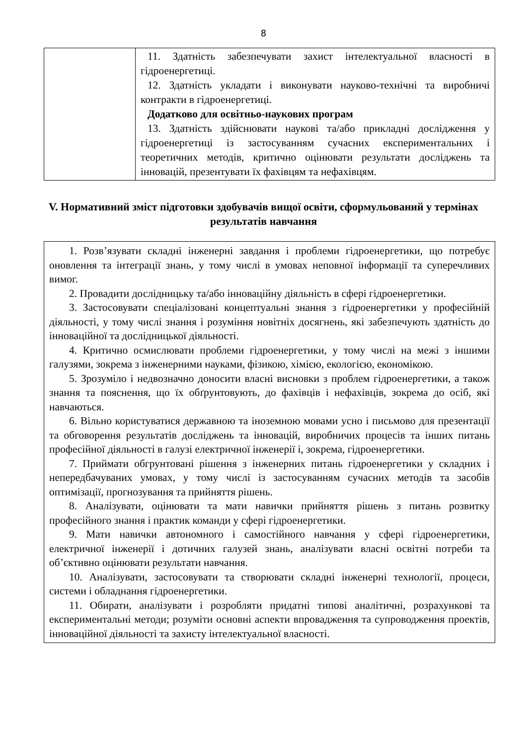8
| | 11. Здатність забезпечувати захист інтелектуальної власності в гідроенергетиці. 12. Здатність укладати і виконувати науково-технічні та виробничі контракти в гідроенергетиці. Додатково для освітньо-наукових програм 13. Здатність здійснювати наукові та/або прикладні дослідження у гідроенергетиці із застосуванням сучасних експериментальних і теоретичних методів, критично оцінювати результати досліджень та інновацій, презентувати їх фахівцям та нефахівцям. |
V. Нормативний зміст підготовки здобувачів вищої освіти, сформульований у термінах результатів навчання
1. Розв’язувати складні інженерні завдання і проблеми гідроенергетики, що потребує оновлення та інтеграції знань, у тому числі в умовах неповної інформації та суперечливих вимог.
2. Провадити дослідницьку та/або інноваційну діяльність в сфері гідроенергетики.
3. Застосовувати спеціалізовані концептуальні знання з гідроенергетики у професійній діяльності, у тому числі знання і розуміння новітніх досягнень, які забезпечують здатність до інноваційної та дослідницької діяльності.
4. Критично осмислювати проблеми гідроенергетики, у тому числі на межі з іншими галузями, зокрема з інженерними науками, фізикою, хімією, екологією, економікою.
5. Зрозуміло і недвозначно доносити власні висновки з проблем гідроенергетики, а також знання та пояснення, що їх обґрунтовують, до фахівців і нефахівців, зокрема до осіб, які навчаються.
6. Вільно користуватися державною та іноземною мовами усно і письмово для презентації та обговорення результатів досліджень та інновацій, виробничих процесів та інших питань професійної діяльності в галузі електричної інженерії і, зокрема, гідроенергетики.
7. Приймати обгрунтовані рішення з інженерних питань гідроенергетики у складних і непередбачуваних умовах, у тому числі із застосуванням сучасних методів та засобів оптимізації, прогнозування та прийняття рішень.
8. Аналізувати, оцінювати та мати навички прийняття рішень з питань розвитку професійного знання і практик команди у сфері гідроенергетики.
9. Мати навички автономного і самостійного навчання у сфері гідроенергетики, електричної інженерії і дотичних галузей знань, аналізувати власні освітні потреби та об’єктивно оцінювати результати навчання.
10. Аналізувати, застосовувати та створювати складні інженерні технології, процеси, системи і обладнання гідроенергетики.
11. Обирати, аналізувати і розробляти придатні типові аналітичні, розрахункові та експериментальні методи; розуміти основні аспекти впровадження та супроводження проектів, інноваційної діяльності та захисту інтелектуальної власності.